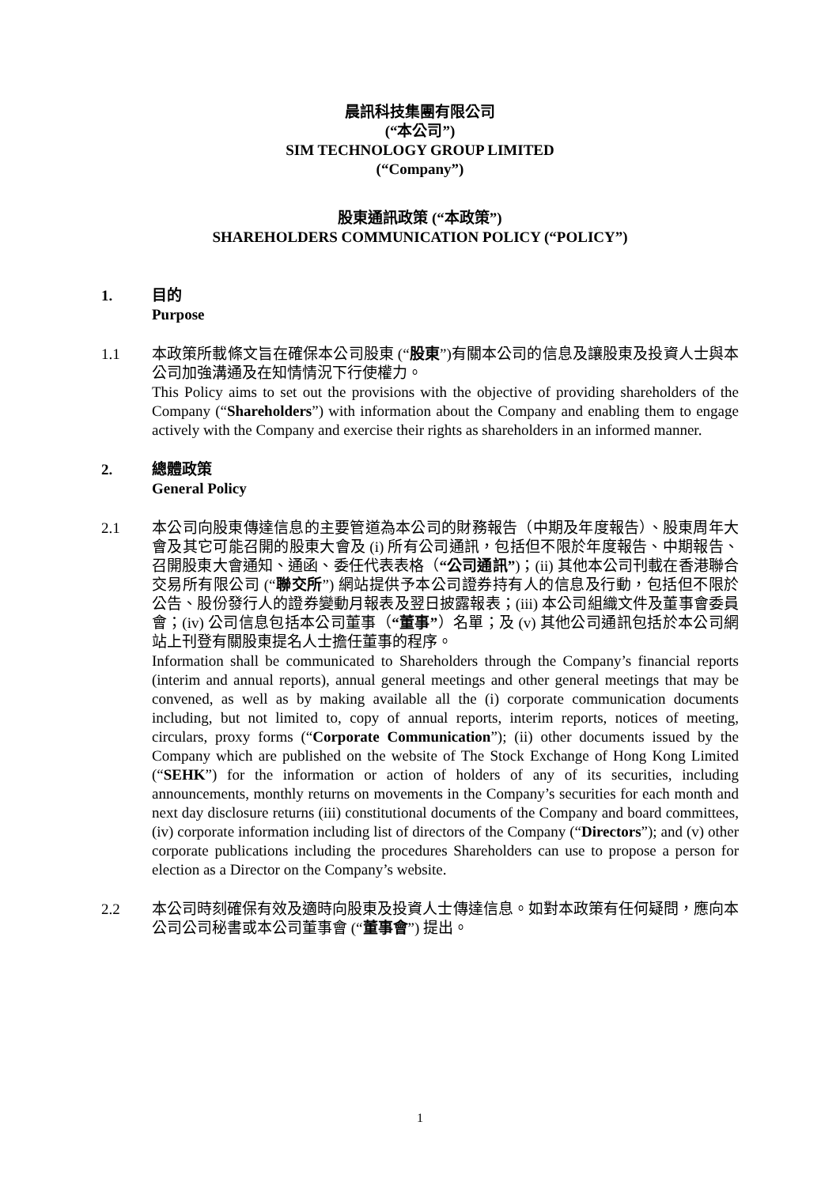晨訊科技集團有限公司
(“本公司”)
SIM TECHNOLOGY GROUP LIMITED
(“Company”)
股東通訊政策 (“本政策”)
SHAREHOLDERS COMMUNICATION POLICY (“POLICY”)
1. 目的
Purpose
1.1 本政策所載條文旨在確保本公司股東 (“股東”)有關本公司的信息及讓股東及投資人士與本公司加強溝通及在知情情況下行使權力。
This Policy aims to set out the provisions with the objective of providing shareholders of the Company (“Shareholders”) with information about the Company and enabling them to engage actively with the Company and exercise their rights as shareholders in an informed manner.
2. 總體政策
General Policy
2.1 本公司向股東傳達信息的主要管道為本公司的財務報告（中期及年度報告）、股東周年大會及其它可能召開的股東大會及 (i) 所有公司通訊，包括但不限於年度報告、中期報告、召開股東大會通知、通函、委任代表表格（“公司通訊”)；(ii) 其他本公司刊載在香港聯合交易所有限公司 (“聯交所”) 網站提供予本公司證券持有人的信息及行動，包括但不限於公告、股份發行人的證券變動月報表及翌日披露報表；(iii) 本公司組織文件及董事會委員會；(iv) 公司信息包括本公司董事（“董事”）名單；及 (v) 其他公司通訊包括於本公司網站上刊登有關股東提名人士擔任董事的程序。
Information shall be communicated to Shareholders through the Company’s financial reports (interim and annual reports), annual general meetings and other general meetings that may be convened, as well as by making available all the (i) corporate communication documents including, but not limited to, copy of annual reports, interim reports, notices of meeting, circulars, proxy forms (“Corporate Communication”); (ii) other documents issued by the Company which are published on the website of The Stock Exchange of Hong Kong Limited (“SEHK”) for the information or action of holders of any of its securities, including announcements, monthly returns on movements in the Company’s securities for each month and next day disclosure returns (iii) constitutional documents of the Company and board committees, (iv) corporate information including list of directors of the Company (“Directors”); and (v) other corporate publications including the procedures Shareholders can use to propose a person for election as a Director on the Company’s website.
2.2 本公司時刻確保有效及適時向股東及投資人士傳達信息。如對本政策有任何疑問，應向本公司公司秘書或本公司董事會 (“董事會”) 提出。
1